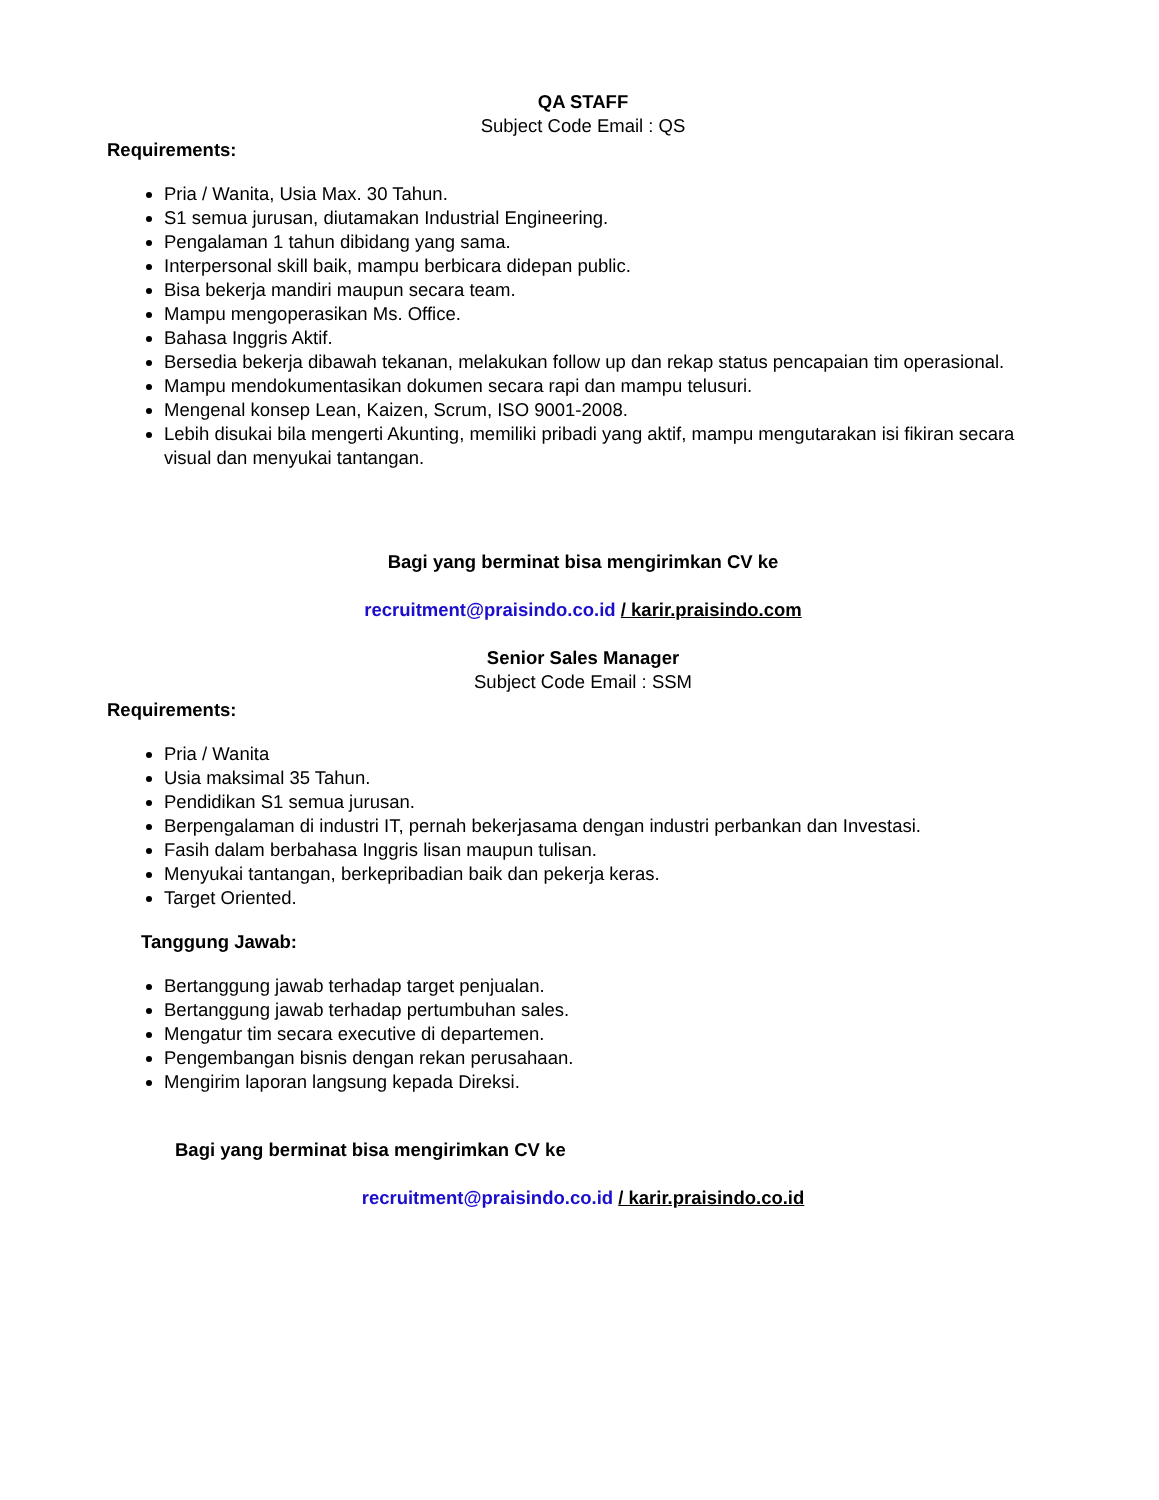QA STAFF
Subject Code Email : QS
Requirements:
Pria / Wanita, Usia Max. 30 Tahun.
S1 semua jurusan, diutamakan Industrial Engineering.
Pengalaman 1 tahun dibidang yang sama.
Interpersonal skill baik, mampu berbicara didepan public.
Bisa bekerja mandiri maupun secara team.
Mampu mengoperasikan Ms. Office.
Bahasa Inggris Aktif.
Bersedia bekerja dibawah tekanan, melakukan follow up dan rekap status pencapaian tim operasional.
Mampu mendokumentasikan dokumen secara rapi dan mampu telusuri.
Mengenal konsep Lean, Kaizen, Scrum, ISO 9001-2008.
Lebih disukai bila mengerti Akunting, memiliki pribadi yang aktif, mampu mengutarakan isi fikiran secara visual dan menyukai tantangan.
Bagi yang berminat bisa mengirimkan CV ke
recruitment@praisindo.co.id / karir.praisindo.com
Senior Sales Manager
Subject Code Email : SSM
Requirements:
Pria / Wanita
Usia maksimal 35 Tahun.
Pendidikan S1 semua jurusan.
Berpengalaman di industri IT, pernah bekerjasama dengan industri perbankan dan Investasi.
Fasih dalam berbahasa Inggris lisan maupun tulisan.
Menyukai tantangan, berkepribadian baik dan pekerja keras.
Target Oriented.
Tanggung Jawab:
Bertanggung jawab terhadap target penjualan.
Bertanggung jawab terhadap pertumbuhan sales.
Mengatur tim secara executive di departemen.
Pengembangan bisnis dengan rekan perusahaan.
Mengirim laporan langsung kepada Direksi.
Bagi yang berminat bisa mengirimkan CV ke
recruitment@praisindo.co.id / karir.praisindo.co.id